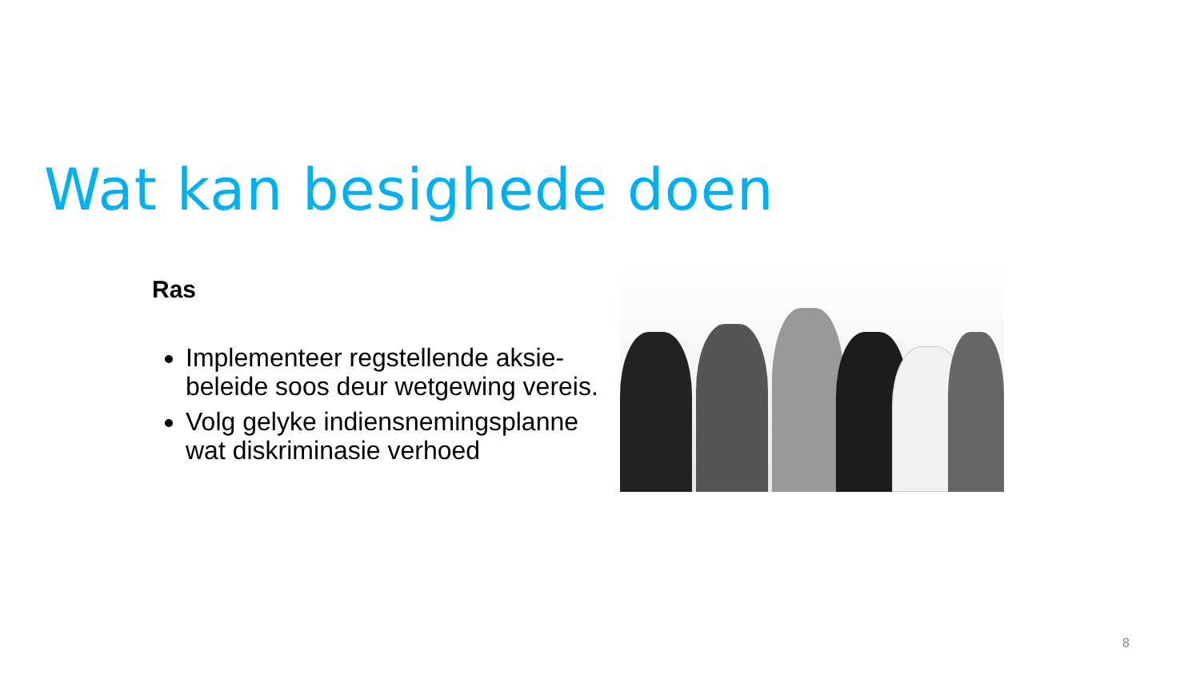Wat kan besighede doen
Ras
Implementeer regstellende aksie-beleide soos deur wetgewing vereis.
Volg gelyke indiensnemingsplanne wat diskriminasie verhoed
8